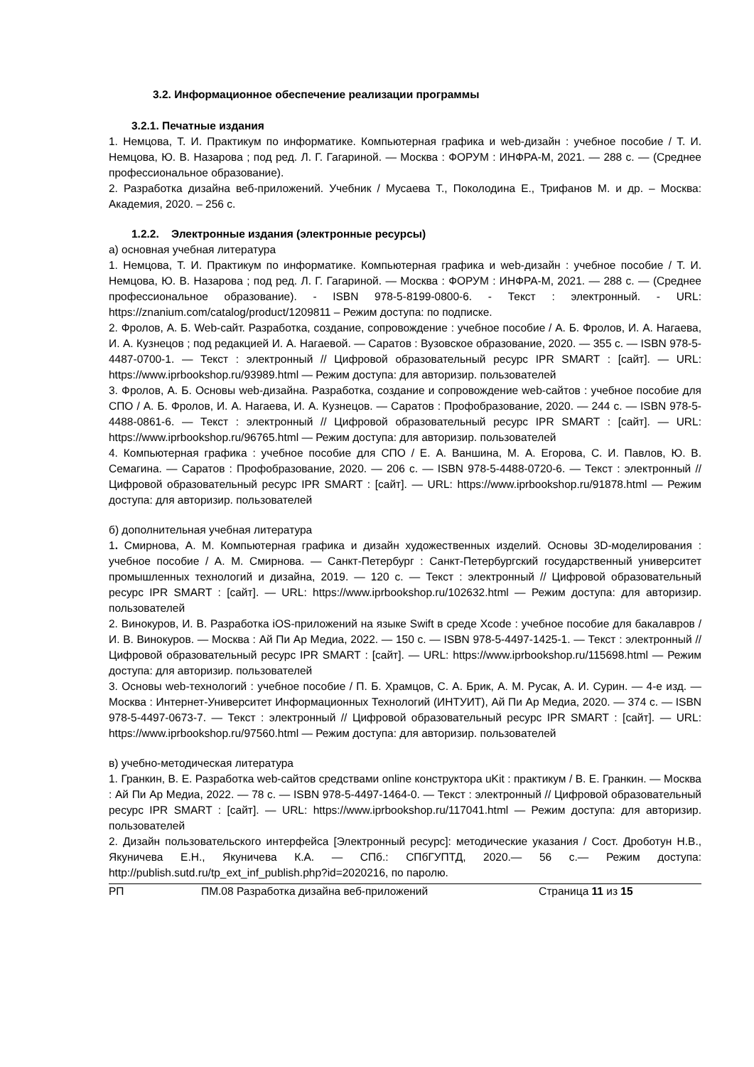3.2. Информационное обеспечение реализации программы
3.2.1. Печатные издания
1. Немцова, Т. И. Практикум по информатике. Компьютерная графика и web-дизайн : учебное пособие / Т. И. Немцова, Ю. В. Назарова ; под ред. Л. Г. Гагариной. — Москва : ФОРУМ : ИНФРА-М, 2021. — 288 с. — (Среднее профессиональное образование).
2. Разработка дизайна веб-приложений. Учебник / Мусаева Т., Поколодина Е., Трифанов М. и др. – Москва: Академия, 2020. – 256 с.
1.2.2. Электронные издания (электронные ресурсы)
а) основная учебная литература
1. Немцова, Т. И. Практикум по информатике. Компьютерная графика и web-дизайн : учебное пособие / Т. И. Немцова, Ю. В. Назарова ; под ред. Л. Г. Гагариной. — Москва : ФОРУМ : ИНФРА-М, 2021. — 288 с. — (Среднее профессиональное образование). - ISBN 978-5-8199-0800-6. - Текст : электронный. - URL: https://znanium.com/catalog/product/1209811 – Режим доступа: по подписке.
2. Фролов, А. Б. Web-сайт. Разработка, создание, сопровождение : учебное пособие / А. Б. Фролов, И. А. Нагаева, И. А. Кузнецов ; под редакцией И. А. Нагаевой. — Саратов : Вузовское образование, 2020. — 355 c. — ISBN 978-5-4487-0700-1. — Текст : электронный // Цифровой образовательный ресурс IPR SMART : [сайт]. — URL: https://www.iprbookshop.ru/93989.html — Режим доступа: для авторизир. пользователей
3. Фролов, А. Б. Основы web-дизайна. Разработка, создание и сопровождение web-сайтов : учебное пособие для СПО / А. Б. Фролов, И. А. Нагаева, И. А. Кузнецов. — Саратов : Профобразование, 2020. — 244 c. — ISBN 978-5-4488-0861-6. — Текст : электронный // Цифровой образовательный ресурс IPR SMART : [сайт]. — URL: https://www.iprbookshop.ru/96765.html — Режим доступа: для авторизир. пользователей
4. Компьютерная графика : учебное пособие для СПО / Е. А. Ваншина, М. А. Егорова, С. И. Павлов, Ю. В. Семагина. — Саратов : Профобразование, 2020. — 206 c. — ISBN 978-5-4488-0720-6. — Текст : электронный // Цифровой образовательный ресурс IPR SMART : [сайт]. — URL: https://www.iprbookshop.ru/91878.html — Режим доступа: для авторизир. пользователей
б) дополнительная учебная литература
1. Смирнова, А. М. Компьютерная графика и дизайн художественных изделий. Основы 3D-моделирования : учебное пособие / А. М. Смирнова. — Санкт-Петербург : Санкт-Петербургский государственный университет промышленных технологий и дизайна, 2019. — 120 c. — Текст : электронный // Цифровой образовательный ресурс IPR SMART : [сайт]. — URL: https://www.iprbookshop.ru/102632.html — Режим доступа: для авторизир. пользователей
2. Винокуров, И. В. Разработка iOS-приложений на языке Swift в среде Xcode : учебное пособие для бакалавров / И. В. Винокуров. — Москва : Ай Пи Ар Медиа, 2022. — 150 c. — ISBN 978-5-4497-1425-1. — Текст : электронный // Цифровой образовательный ресурс IPR SMART : [сайт]. — URL: https://www.iprbookshop.ru/115698.html — Режим доступа: для авторизир. пользователей
3. Основы web-технологий : учебное пособие / П. Б. Храмцов, С. А. Брик, А. М. Русак, А. И. Сурин. — 4-е изд. — Москва : Интернет-Университет Информационных Технологий (ИНТУИТ), Ай Пи Ар Медиа, 2020. — 374 c. — ISBN 978-5-4497-0673-7. — Текст : электронный // Цифровой образовательный ресурс IPR SMART : [сайт]. — URL: https://www.iprbookshop.ru/97560.html — Режим доступа: для авторизир. пользователей
в) учебно-методическая литература
1. Гранкин, В. Е. Разработка web-сайтов средствами online конструктора uKit : практикум / В. Е. Гранкин. — Москва : Ай Пи Ар Медиа, 2022. — 78 c. — ISBN 978-5-4497-1464-0. — Текст : электронный // Цифровой образовательный ресурс IPR SMART : [сайт]. — URL: https://www.iprbookshop.ru/117041.html — Режим доступа: для авторизир. пользователей
2. Дизайн пользовательского интерфейса [Электронный ресурс]: методические указания / Сост. Дроботун Н.В., Якуничева Е.Н., Якуничева К.А. — СПб.: СПбГУПТД, 2020.— 56 с.— Режим доступа: http://publish.sutd.ru/tp_ext_inf_publish.php?id=2020216, по паролю.
РП ПМ.08 Разработка дизайна веб-приложений Страница 11 из 15